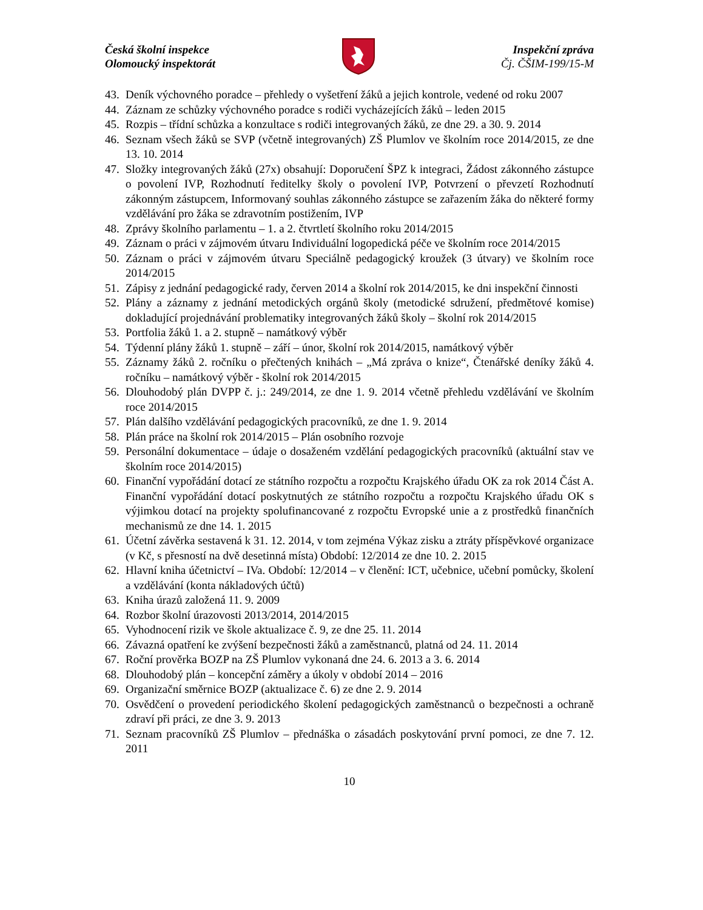Česká školní inspekce
Olomoucký inspektorát
Inspekční zpráva
Čj. ČŠIM-199/15-M
43. Deník výchovného poradce – přehledy o vyšetření žáků a jejich kontrole, vedené od roku 2007
44. Záznam ze schůzky výchovného poradce s rodiči vycházejících žáků – leden 2015
45. Rozpis – třídní schůzka a konzultace s rodiči integrovaných žáků, ze dne 29. a 30. 9. 2014
46. Seznam všech žáků se SVP (včetně integrovaných) ZŠ Plumlov ve školním roce 2014/2015, ze dne 13. 10. 2014
47. Složky integrovaných žáků (27x) obsahují: Doporučení ŠPZ k integraci, Žádost zákonného zástupce o povolení IVP, Rozhodnutí ředitelky školy o povolení IVP, Potvrzení o převzetí Rozhodnutí zákonným zástupcem, Informovaný souhlas zákonného zástupce se zařazením žáka do některé formy vzdělávání pro žáka se zdravotním postižením, IVP
48. Zprávy školního parlamentu – 1. a 2. čtvrtletí školního roku 2014/2015
49. Záznam o práci v zájmovém útvaru Individuální logopedická péče ve školním roce 2014/2015
50. Záznam o práci v zájmovém útvaru Speciálně pedagogický kroužek (3 útvary) ve školním roce 2014/2015
51. Zápisy z jednání pedagogické rady, červen 2014 a školní rok 2014/2015, ke dni inspekční činnosti
52. Plány a záznamy z jednání metodických orgánů školy (metodické sdružení, předmětové komise) dokladující projednávání problematiky integrovaných žáků školy – školní rok 2014/2015
53. Portfolia žáků 1. a 2. stupně – namátkový výběr
54. Týdenní plány žáků 1. stupně – září – únor, školní rok 2014/2015, namátkový výběr
55. Záznamy žáků 2. ročníku o přečtených knihách – „Má zpráva o knize“, Čtenářské deníky žáků 4. ročníku – namátkový výběr - školní rok 2014/2015
56. Dlouhodobý plán DVPP č. j.: 249/2014, ze dne 1. 9. 2014 včetně přehledu vzdělávání ve školním roce 2014/2015
57. Plán dalšího vzdělávání pedagogických pracovníků, ze dne 1. 9. 2014
58. Plán práce na školní rok 2014/2015 – Plán osobního rozvoje
59. Personální dokumentace – údaje o dosaženém vzdělání pedagogických pracovníků (aktuální stav ve školním roce 2014/2015)
60. Finanční vypořádání dotací ze státního rozpočtu a rozpočtu Krajského úřadu OK za rok 2014 Část A. Finanční vypořádání dotací poskytnutých ze státního rozpočtu a rozpočtu Krajského úřadu OK s výjimkou dotací na projekty spolufinancované z rozpočtu Evropské unie a z prostředků finančních mechanismů ze dne 14. 1. 2015
61. Účetní závěrka sestavená k 31. 12. 2014, v tom zejména Výkaz zisku a ztráty příspěvkové organizace (v Kč, s přesností na dvě desetinná místa) Období: 12/2014 ze dne 10. 2. 2015
62. Hlavní kniha účetnictví – IVa. Období: 12/2014 – v členění: ICT, učebnice, učební pomůcky, školení a vzdělávání (konta nákladových účtů)
63. Kniha úrazů založená 11. 9. 2009
64. Rozbor školní úrazovosti 2013/2014, 2014/2015
65. Vyhodnocení rizik ve škole aktualizace č. 9, ze dne 25. 11. 2014
66. Závazná opatření ke zvýšení bezpečnosti žáků a zaměstnanců, platná od 24. 11. 2014
67. Roční prověrka BOZP na ZŠ Plumlov vykonaná dne 24. 6. 2013 a 3. 6. 2014
68. Dlouhodobý plán – koncepční záměry a úkoly v období 2014 – 2016
69. Organizační směrnice BOZP (aktualizace č. 6) ze dne 2. 9. 2014
70. Osvědčení o provedení periodického školení pedagogických zaměstnanců o bezpečnosti a ochraně zdraví při práci, ze dne 3. 9. 2013
71. Seznam pracovníků ZŠ Plumlov – přednáška o zásadách poskytování první pomoci, ze dne 7. 12. 2011
10